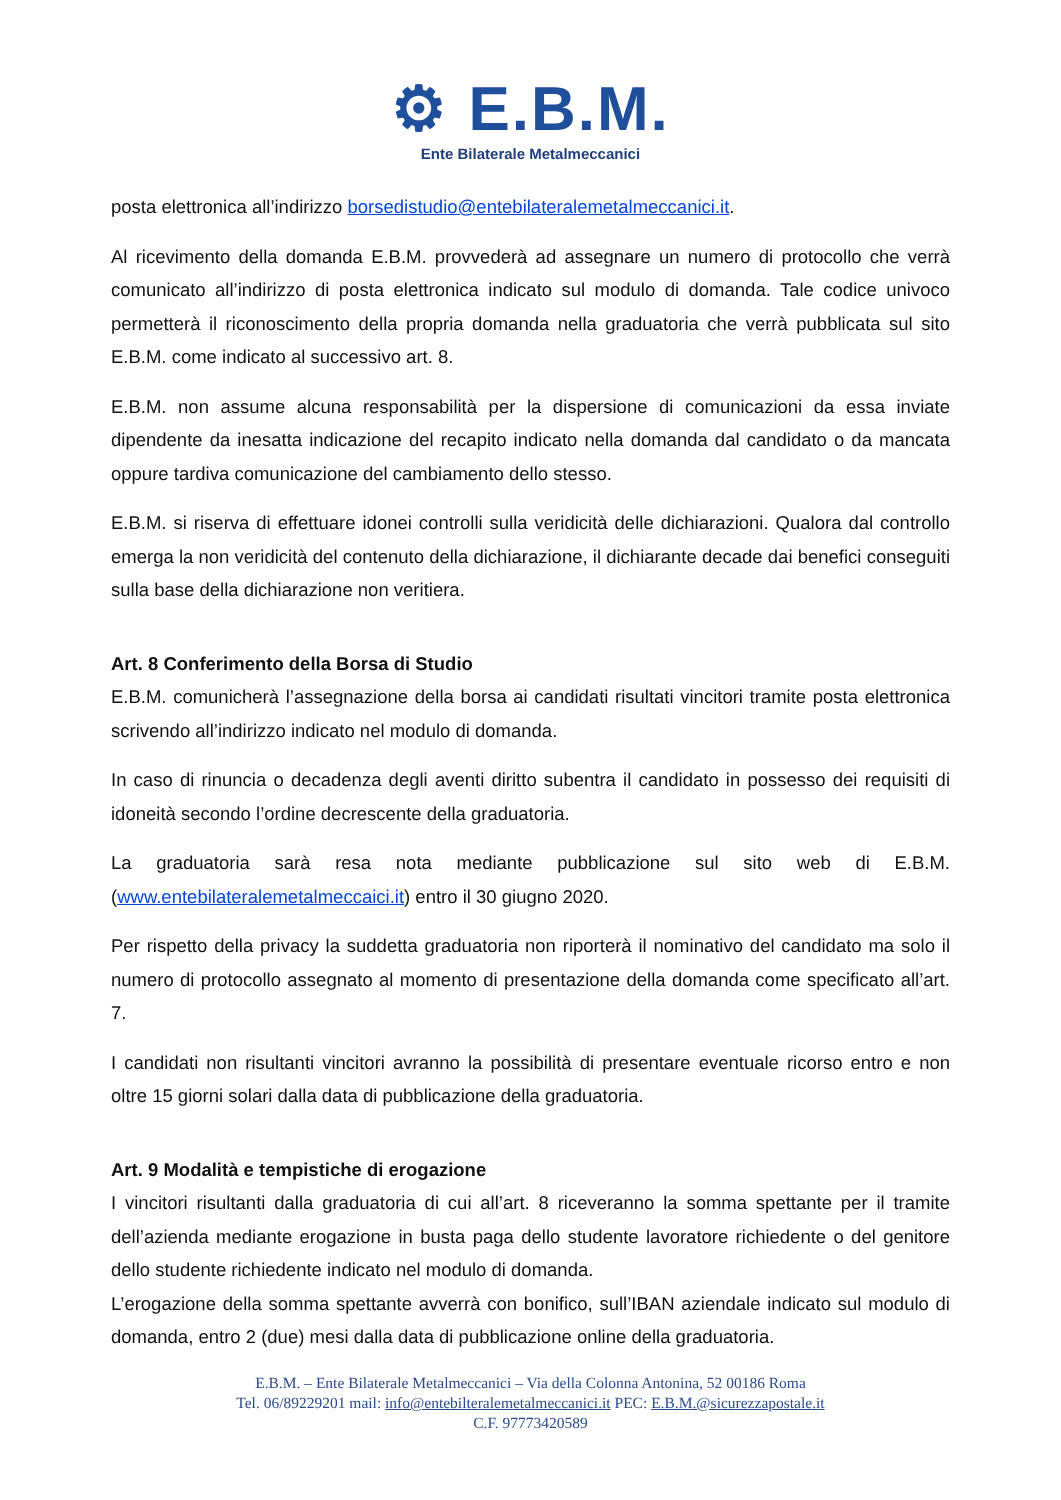⚙ E.B.M.
Ente Bilaterale Metalmeccanici
posta elettronica all’indirizzo borsedistudio@entebilateralemetalmeccanici.it.
Al ricevimento della domanda E.B.M. provvederà ad assegnare un numero di protocollo che verrà comunicato all’indirizzo di posta elettronica indicato sul modulo di domanda. Tale codice univoco permetterà il riconoscimento della propria domanda nella graduatoria che verrà pubblicata sul sito E.B.M. come indicato al successivo art. 8.
E.B.M. non assume alcuna responsabilità per la dispersione di comunicazioni da essa inviate dipendente da inesatta indicazione del recapito indicato nella domanda dal candidato o da mancata oppure tardiva comunicazione del cambiamento dello stesso.
E.B.M. si riserva di effettuare idonei controlli sulla veridicità delle dichiarazioni. Qualora dal controllo emerga la non veridicità del contenuto della dichiarazione, il dichiarante decade dai benefici conseguiti sulla base della dichiarazione non veritiera.
Art. 8 Conferimento della Borsa di Studio
E.B.M. comunicherà l’assegnazione della borsa ai candidati risultati vincitori tramite posta elettronica scrivendo all’indirizzo indicato nel modulo di domanda.
In caso di rinuncia o decadenza degli aventi diritto subentra il candidato in possesso dei requisiti di idoneità secondo l’ordine decrescente della graduatoria.
La graduatoria sarà resa nota mediante pubblicazione sul sito web di E.B.M. (www.entebilateralemetalmeccaici.it) entro il 30 giugno 2020.
Per rispetto della privacy la suddetta graduatoria non riporterà il nominativo del candidato ma solo il numero di protocollo assegnato al momento di presentazione della domanda come specificato all’art. 7.
I candidati non risultanti vincitori avranno la possibilità di presentare eventuale ricorso entro e non oltre 15 giorni solari dalla data di pubblicazione della graduatoria.
Art. 9 Modalità e tempistiche di erogazione
I vincitori risultanti dalla graduatoria di cui all’art. 8 riceveranno la somma spettante per il tramite dell’azienda mediante erogazione in busta paga dello studente lavoratore richiedente o del genitore dello studente richiedente indicato nel modulo di domanda.
L’erogazione della somma spettante avverrà con bonifico, sull’IBAN aziendale indicato sul modulo di domanda, entro 2 (due) mesi dalla data di pubblicazione online della graduatoria.
E.B.M. – Ente Bilaterale Metalmeccanici – Via della Colonna Antonina, 52 00186 Roma
Tel. 06/89229201 mail: info@entebilteralemetalmeccanici.it PEC: E.B.M.@sicurezzapostale.it
C.F. 97773420589